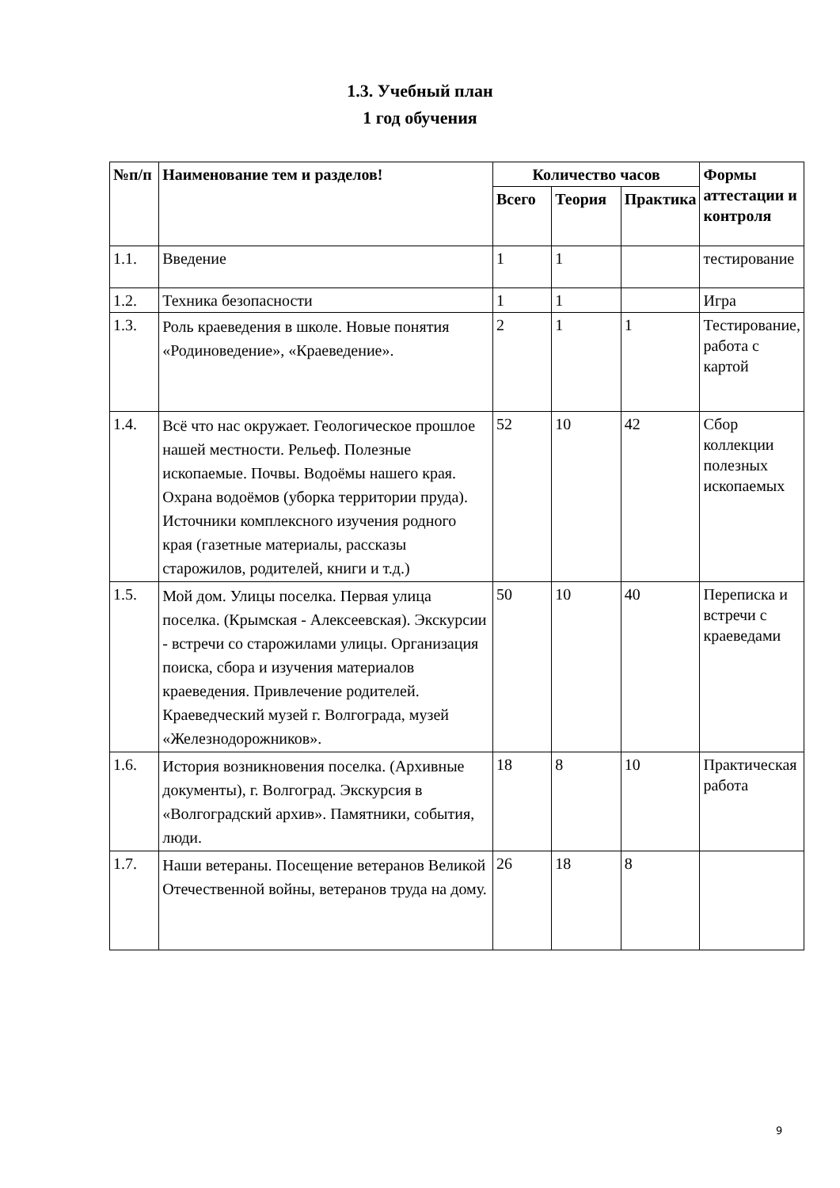1.3. Учебный план
1 год обучения
| №п/п | Наименование тем и разделов! | Количество часов | | | Формы аттестации и контроля |
| --- | --- | --- | --- | --- | --- |
| | | Всего | Теория | Практика | |
| 1.1. | Введение | 1 | 1 | | тестирование |
| 1.2. | Техника безопасности | 1 | 1 | | Игра |
| 1.3. | Роль краеведения в школе. Новые понятия «Родиноведение», «Краеведение». | 2 | 1 | 1 | Тестирование, работа с картой |
| 1.4. | Всё что нас окружает. Геологическое прошлое нашей местности. Рельеф. Полезные ископаемые. Почвы. Водоёмы нашего края. Охрана водоёмов (уборка территории пруда). Источники комплексного изучения родного края (газетные материалы, рассказы старожилов, родителей, книги и т.д.) | 52 | 10 | 42 | Сбор коллекции полезных ископаемых |
| 1.5. | Мой дом. Улицы поселка. Первая улица поселка. (Крымская - Алексеевская). Экскурсии - встречи со старожилами улицы. Организация поиска, сбора и изучения материалов краеведения. Привлечение родителей. Краеведческий музей г. Волгограда, музей «Железнодорожников». | 50 | 10 | 40 | Переписка и встречи с краеведами |
| 1.6. | История возникновения поселка. (Архивные документы), г. Волгоград. Экскурсия в «Волгоградский архив». Памятники, события, люди. | 18 | 8 | 10 | Практическая работа |
| 1.7. | Наши ветераны. Посещение ветеранов Великой Отечественной войны, ветеранов труда на дому. | 26 | 18 | 8 | |
9